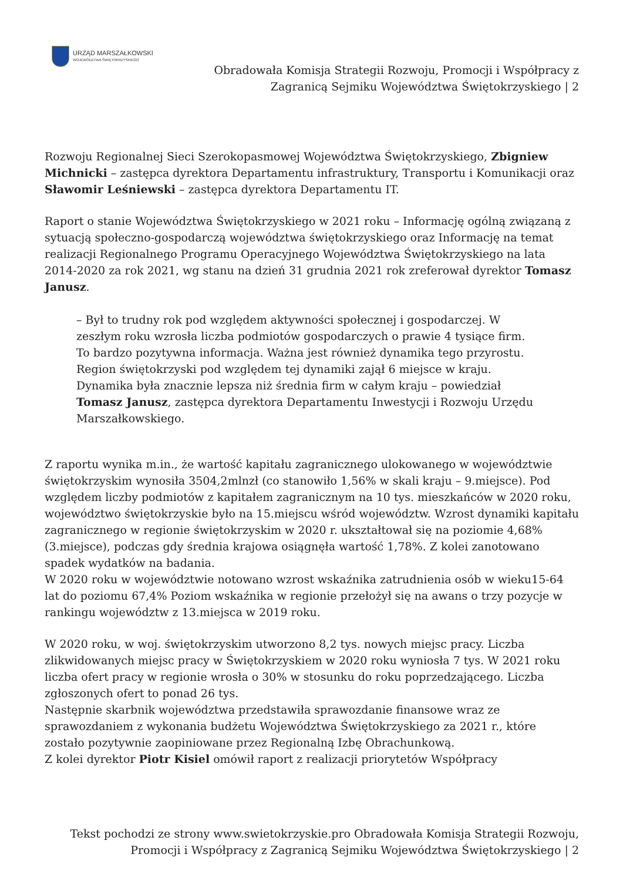URZĄD MARSZAŁKOWSKI
WOJEWÓDZTWA ŚWIĘTOKRZYSKIEGO
Obradowała Komisja Strategii Rozwoju, Promocji i Współpracy z
Zagranicą Sejmiku Województwa Świętokrzyskiego | 2
Rozwoju Regionalnej Sieci Szerokopasmowej Województwa Świętokrzyskiego, Zbigniew Michnicki – zastępca dyrektora Departamentu infrastruktury, Transportu i Komunikacji oraz Sławomir Leśniewski – zastępca dyrektora Departamentu IT.
Raport o stanie Województwa Świętokrzyskiego w 2021 roku – Informację ogólną związaną z sytuacją społeczno-gospodarczą województwa świętokrzyskiego oraz Informację na temat realizacji Regionalnego Programu Operacyjnego Województwa Świętokrzyskiego na lata 2014-2020 za rok 2021, wg stanu na dzień 31 grudnia 2021 rok zreferował dyrektor Tomasz Janusz.
– Był to trudny rok pod względem aktywności społecznej i gospodarczej. W zeszłym roku wzrosła liczba podmiotów gospodarczych o prawie 4 tysiące firm. To bardzo pozytywna informacja. Ważna jest również dynamika tego przyrostu. Region świętokrzyski pod względem tej dynamiki zajął 6 miejsce w kraju. Dynamika była znacznie lepsza niż średnia firm w całym kraju – powiedział Tomasz Janusz, zastępca dyrektora Departamentu Inwestycji i Rozwoju Urzędu Marszałkowskiego.
Z raportu wynika m.in., że wartość kapitału zagranicznego ulokowanego w województwie świętokrzyskim wynosiła 3504,2mlnzł (co stanowiło 1,56% w skali kraju – 9.miejsce). Pod względem liczby podmiotów z kapitałem zagranicznym na 10 tys. mieszkańców w 2020 roku, województwo świętokrzyskie było na 15.miejscu wśród województw. Wzrost dynamiki kapitału zagranicznego w regionie świętokrzyskim w 2020 r. ukształtował się na poziomie 4,68% (3.miejsce), podczas gdy średnia krajowa osiągnęła wartość 1,78%. Z kolei zanotowano spadek wydatków na badania.
W 2020 roku w województwie notowano wzrost wskaźnika zatrudnienia osób w wieku15-64 lat do poziomu 67,4% Poziom wskaźnika w regionie przełożył się na awans o trzy pozycje w rankingu województw z 13.miejsca w 2019 roku.
W 2020 roku, w woj. świętokrzyskim utworzono 8,2 tys. nowych miejsc pracy. Liczba zlikwidowanych miejsc pracy w Świętokrzyskiem w 2020 roku wyniosła 7 tys. W 2021 roku liczba ofert pracy w regionie wrosła o 30% w stosunku do roku poprzedzającego. Liczba zgłoszonych ofert to ponad 26 tys.
Następnie skarbnik województwa przedstawiła sprawozdanie finansowe wraz ze sprawozdaniem z wykonania budżetu Województwa Świętokrzyskiego za 2021 r., które zostało pozytywnie zaopiniowane przez Regionalną Izbę Obrachunkową.
Z kolei dyrektor Piotr Kisiel omówił raport z realizacji priorytetów Współpracy
Tekst pochodzi ze strony www.swietokrzyskie.pro Obradowała Komisja Strategii Rozwoju,
Promocji i Współpracy z Zagranicą Sejmiku Województwa Świętokrzyskiego | 2